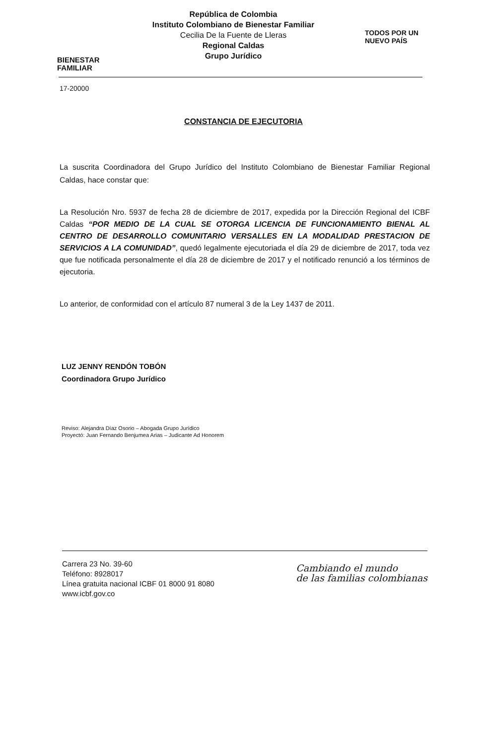BIENESTAR
FAMILIAR
República de Colombia
Instituto Colombiano de Bienestar Familiar
Cecilia De la Fuente de Lleras
Regional Caldas
Grupo Jurídico
TODOS POR UN
NUEVO PAÍS
17-20000
CONSTANCIA DE EJECUTORIA
La suscrita Coordinadora del Grupo Jurídico del Instituto Colombiano de Bienestar Familiar Regional Caldas, hace constar que:
La Resolución Nro. 5937 de fecha 28 de diciembre de 2017, expedida por la Dirección Regional del ICBF Caldas “POR MEDIO DE LA CUAL SE OTORGA LICENCIA DE FUNCIONAMIENTO BIENAL AL CENTRO DE DESARROLLO COMUNITARIO VERSALLES EN LA MODALIDAD PRESTACION DE SERVICIOS A LA COMUNIDAD”, quedó legalmente ejecutoriada el día 29 de diciembre de 2017, toda vez que fue notificada personalmente el día 28 de diciembre de 2017 y el notificado renunció a los términos de ejecutoria.
Lo anterior, de conformidad con el artículo 87 numeral 3 de la Ley 1437 de 2011.
LUZ JENNY RENDÓN TOBÓN
Coordinadora Grupo Jurídico
Reviso: Alejandra Díaz Osorio – Abogada Grupo Jurídico
Proyectó: Juan Fernando Benjumea Arias – Judicante Ad Honorem
Carrera 23 No. 39-60
Teléfono: 8928017
Línea gratuita nacional ICBF 01 8000 91 8080
www.icbf.gov.co
Cambiando el mundo
de las familias colombianas